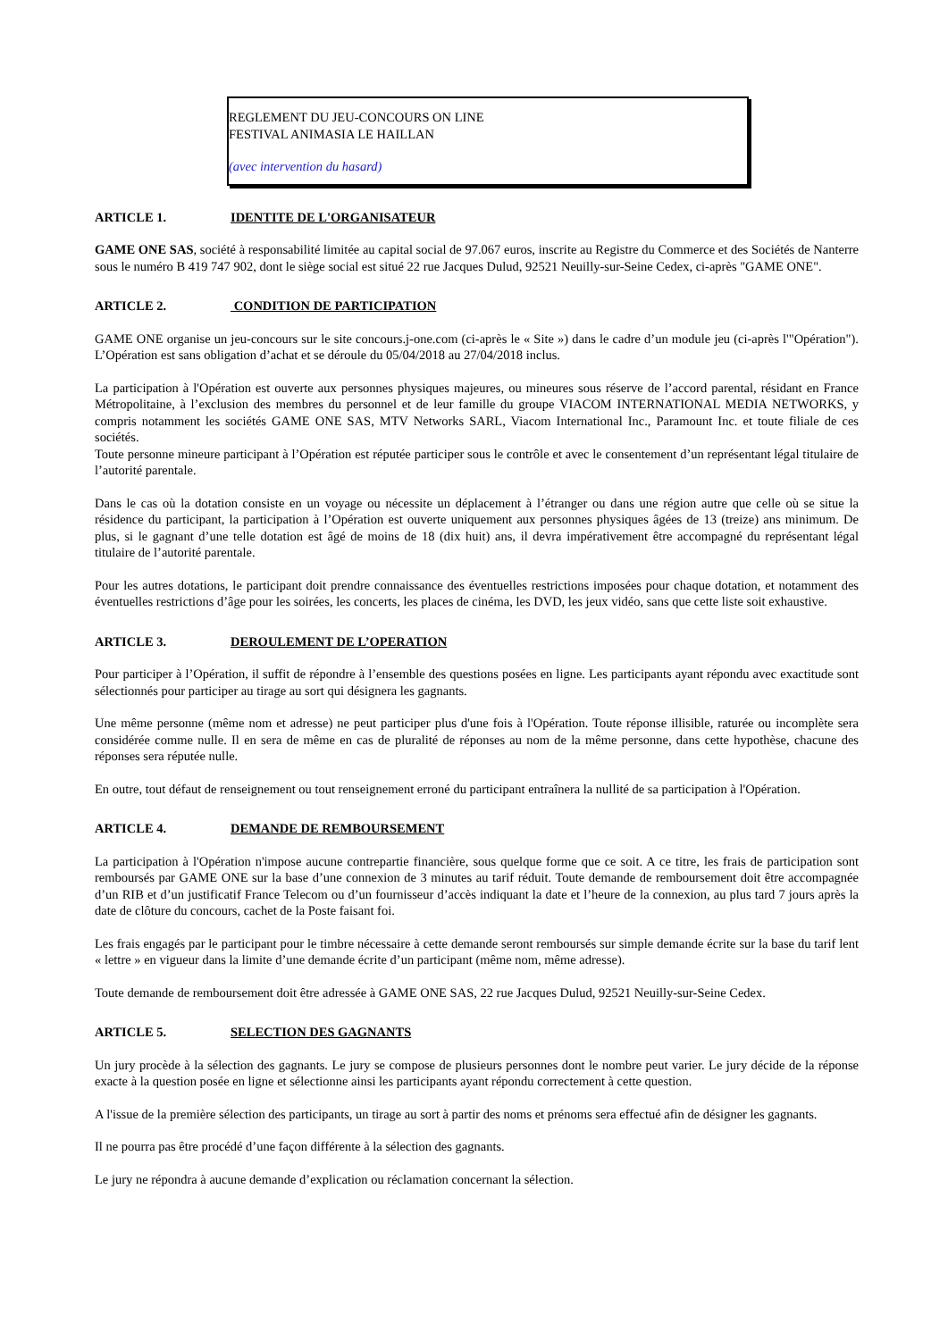REGLEMENT DU JEU-CONCOURS ON LINE
FESTIVAL ANIMASIA LE HAILLAN
(avec intervention du hasard)
ARTICLE 1. IDENTITE DE L'ORGANISATEUR
GAME ONE SAS, société à responsabilité limitée au capital social de 97.067 euros, inscrite au Registre du Commerce et des Sociétés de Nanterre sous le numéro B 419 747 902, dont le siège social est situé 22 rue Jacques Dulud, 92521 Neuilly-sur-Seine Cedex, ci-après "GAME ONE".
ARTICLE 2. CONDITION DE PARTICIPATION
GAME ONE organise un jeu-concours sur le site concours.j-one.com (ci-après le « Site ») dans le cadre d’un module jeu (ci-après l'"Opération"). L’Opération est sans obligation d’achat et se déroule du 05/04/2018 au 27/04/2018 inclus.
La participation à l'Opération est ouverte aux personnes physiques majeures, ou mineures sous réserve de l’accord parental, résidant en France Métropolitaine, à l’exclusion des membres du personnel et de leur famille du groupe VIACOM INTERNATIONAL MEDIA NETWORKS, y compris notamment les sociétés GAME ONE SAS, MTV Networks SARL, Viacom International Inc., Paramount Inc. et toute filiale de ces sociétés.
Toute personne mineure participant à l’Opération est réputée participer sous le contrôle et avec le consentement d’un représentant légal titulaire de l’autorité parentale.
Dans le cas où la dotation consiste en un voyage ou nécessite un déplacement à l’étranger ou dans une région autre que celle où se situe la résidence du participant, la participation à l’Opération est ouverte uniquement aux personnes physiques âgées de 13 (treize) ans minimum. De plus, si le gagnant d’une telle dotation est âgé de moins de 18 (dix huit) ans, il devra impérativement être accompagné du représentant légal titulaire de l’autorité parentale.
Pour les autres dotations, le participant doit prendre connaissance des éventuelles restrictions imposées pour chaque dotation, et notamment des éventuelles restrictions d’âge pour les soirées, les concerts, les places de cinéma, les DVD, les jeux vidéo, sans que cette liste soit exhaustive.
ARTICLE 3. DEROULEMENT DE L’OPERATION
Pour participer à l’Opération, il suffit de répondre à l’ensemble des questions posées en ligne. Les participants ayant répondu avec exactitude sont sélectionnés pour participer au tirage au sort qui désignera les gagnants.
Une même personne (même nom et adresse) ne peut participer plus d'une fois à l'Opération. Toute réponse illisible, raturée ou incomplète sera considérée comme nulle. Il en sera de même en cas de pluralité de réponses au nom de la même personne, dans cette hypothèse, chacune des réponses sera réputée nulle.
En outre, tout défaut de renseignement ou tout renseignement erroné du participant entraînera la nullité de sa participation à l'Opération.
ARTICLE 4. DEMANDE DE REMBOURSEMENT
La participation à l'Opération n'impose aucune contrepartie financière, sous quelque forme que ce soit. A ce titre, les frais de participation sont remboursés par GAME ONE sur la base d’une connexion de 3 minutes au tarif réduit. Toute demande de remboursement doit être accompagnée d’un RIB et d’un justificatif France Telecom ou d’un fournisseur d’accès indiquant la date et l’heure de la connexion, au plus tard 7 jours après la date de clôture du concours, cachet de la Poste faisant foi.
Les frais engagés par le participant pour le timbre nécessaire à cette demande seront remboursés sur simple demande écrite sur la base du tarif lent « lettre » en vigueur dans la limite d’une demande écrite d’un participant (même nom, même adresse).
Toute demande de remboursement doit être adressée à GAME ONE SAS, 22 rue Jacques Dulud, 92521 Neuilly-sur-Seine Cedex.
ARTICLE 5. SELECTION DES GAGNANTS
Un jury procède à la sélection des gagnants. Le jury se compose de plusieurs personnes dont le nombre peut varier. Le jury décide de la réponse exacte à la question posée en ligne et sélectionne ainsi les participants ayant répondu correctement à cette question.
A l'issue de la première sélection des participants, un tirage au sort à partir des noms et prénoms sera effectué afin de désigner les gagnants.
Il ne pourra pas être procédé d’une façon différente à la sélection des gagnants.
Le jury ne répondra à aucune demande d’explication ou réclamation concernant la sélection.